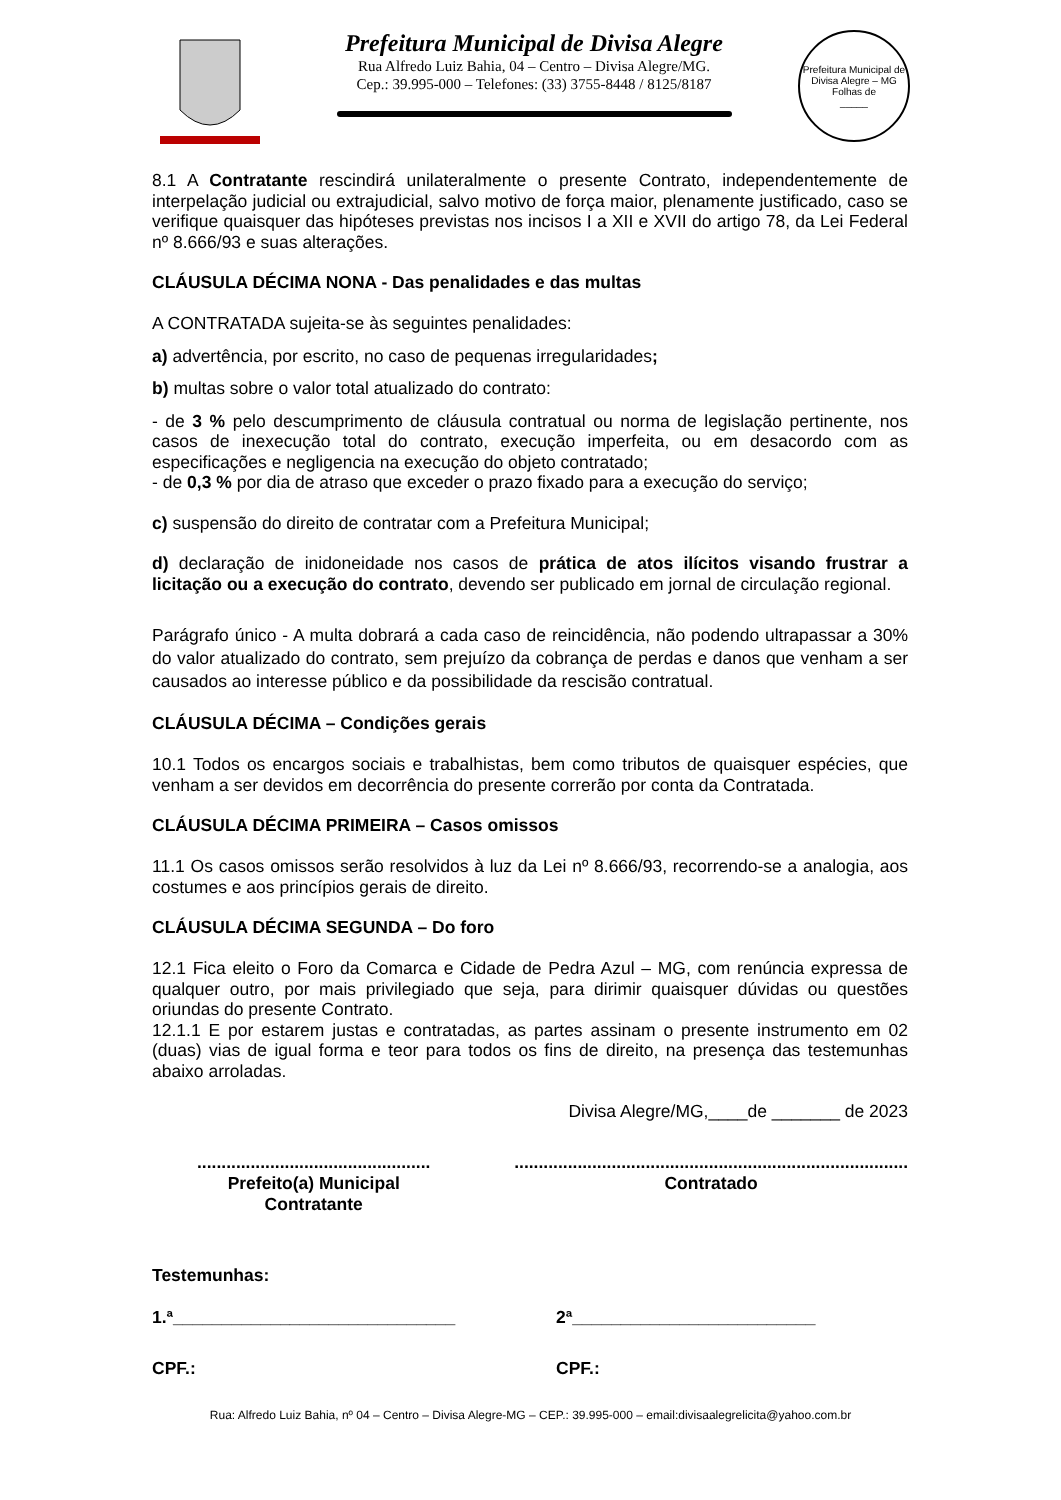Prefeitura Municipal de Divisa Alegre
Rua Alfredo Luiz Bahia, 04 – Centro – Divisa Alegre/MG.
Cep.: 39.995-000 – Telefones: (33) 3755-8448 / 8125/8187
Prefeitura Municipal de Divisa Alegre – MG
Folhas de
_____
8.1 A Contratante rescindirá unilateralmente o presente Contrato, independentemente de interpelação judicial ou extrajudicial, salvo motivo de força maior, plenamente justificado, caso se verifique quaisquer das hipóteses previstas nos incisos I a XII e XVII do artigo 78, da Lei Federal nº 8.666/93 e suas alterações.
CLÁUSULA DÉCIMA NONA - Das penalidades e das multas
A CONTRATADA sujeita-se às seguintes penalidades:
a) advertência, por escrito, no caso de pequenas irregularidades;
b) multas sobre o valor total atualizado do contrato:
- de 3 % pelo descumprimento de cláusula contratual ou norma de legislação pertinente, nos casos de inexecução total do contrato, execução imperfeita, ou em desacordo com as especificações e negligencia na execução do objeto contratado;
- de 0,3 % por dia de atraso que exceder o prazo fixado para a execução do serviço;
c) suspensão do direito de contratar com a Prefeitura Municipal;
d) declaração de inidoneidade nos casos de prática de atos ilícitos visando frustrar a licitação ou a execução do contrato, devendo ser publicado em jornal de circulação regional.
Parágrafo único - A multa dobrará a cada caso de reincidência, não podendo ultrapassar a 30% do valor atualizado do contrato, sem prejuízo da cobrança de perdas e danos que venham a ser causados ao interesse público e da possibilidade da rescisão contratual.
CLÁUSULA DÉCIMA – Condições gerais
10.1 Todos os encargos sociais e trabalhistas, bem como tributos de quaisquer espécies, que venham a ser devidos em decorrência do presente correrão por conta da Contratada.
CLÁUSULA DÉCIMA PRIMEIRA – Casos omissos
11.1 Os casos omissos serão resolvidos à luz da Lei nº 8.666/93, recorrendo-se a analogia, aos costumes e aos princípios gerais de direito.
CLÁUSULA DÉCIMA SEGUNDA – Do foro
12.1 Fica eleito o Foro da Comarca e Cidade de Pedra Azul – MG, com renúncia expressa de qualquer outro, por mais privilegiado que seja, para dirimir quaisquer dúvidas ou questões oriundas do presente Contrato.
12.1.1 E por estarem justas e contratadas, as partes assinam o presente instrumento em 02 (duas) vias de igual forma e teor para todos os fins de direito, na presença das testemunhas abaixo arroladas.
Divisa Alegre/MG,____de _______ de 2023
................................................
Prefeito(a) Municipal
Contratante
.................................................................................
Contratado
Testemunhas:
1.ª_____________________________ 2ª_________________________
CPF.: CPF.:
Rua: Alfredo Luiz Bahia, nº 04 – Centro – Divisa Alegre-MG – CEP.: 39.995-000 – email:divisaalegrelicita@yahoo.com.br